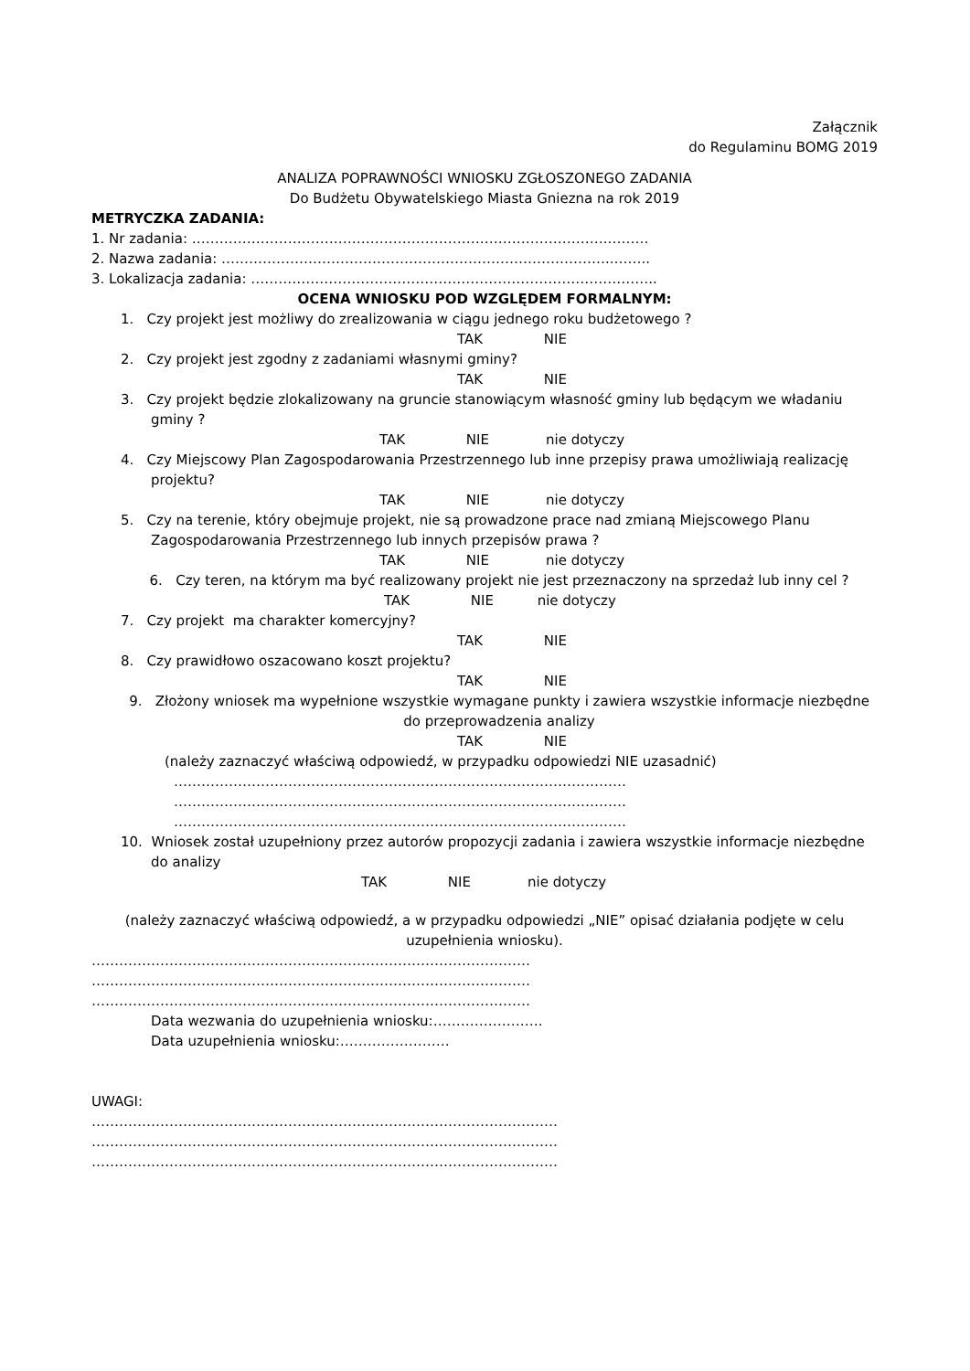Załącznik
do Regulaminu BOMG 2019
ANALIZA POPRAWNOŚCI WNIOSKU ZGŁOSZONEGO ZADANIA
Do Budżetu Obywatelskiego Miasta Gniezna na rok 2019
METRYCZKA ZADANIA:
1. Nr zadania: ……………………………………………………………………………….………
2. Nazwa zadania: …………………………………………………………………………..……..
3. Lokalizacja zadania: ……………………………………………………………………………..
OCENA WNIOSKU POD WZGLĘDEM FORMALNYM:
1. Czy projekt jest możliwy do zrealizowania w ciągu jednego roku budżetowego ?
TAK NIE
2. Czy projekt jest zgodny z zadaniami własnymi gminy?
TAK NIE
3. Czy projekt będzie zlokalizowany na gruncie stanowiącym własność gminy lub będącym we władaniu gminy ?
TAK NIE nie dotyczy
4. Czy Miejscowy Plan Zagospodarowania Przestrzennego lub inne przepisy prawa umożliwiają realizację projektu?
TAK NIE nie dotyczy
5. Czy na terenie, który obejmuje projekt, nie są prowadzone prace nad zmianą Miejscowego Planu Zagospodarowania Przestrzennego lub innych przepisów prawa ?
TAK NIE nie dotyczy
6. Czy teren, na którym ma być realizowany projekt nie jest przeznaczony na sprzedaż lub inny cel ?
TAK NIE nie dotyczy
7. Czy projekt ma charakter komercyjny?
TAK NIE
8. Czy prawidłowo oszacowano koszt projektu?
TAK NIE
9. Złożony wniosek ma wypełnione wszystkie wymagane punkty i zawiera wszystkie informacje niezbędne do przeprowadzenia analizy
TAK NIE
(należy zaznaczyć właściwą odpowiedź, w przypadku odpowiedzi NIE uzasadnić)
………………………………………………………………………………………
………………………………………………………………………………………
………………………………………………………………………………………
10. Wniosek został uzupełniony przez autorów propozycji zadania i zawiera wszystkie informacje niezbędne do analizy
TAK NIE nie dotyczy
(należy zaznaczyć właściwą odpowiedź, a w przypadku odpowiedzi „NIE” opisać działania podjęte w celu uzupełnienia wniosku).
……………………………………………………………………………………
……………………………………………………………………………………
……………………………………………………………………………………
Data wezwania do uzupełnienia wniosku:……………………
Data uzupełnienia wniosku:……………………
UWAGI:
…………………………………………………………………………………………
…………………………………………………………………………………………
…………………………………………………………………………………………